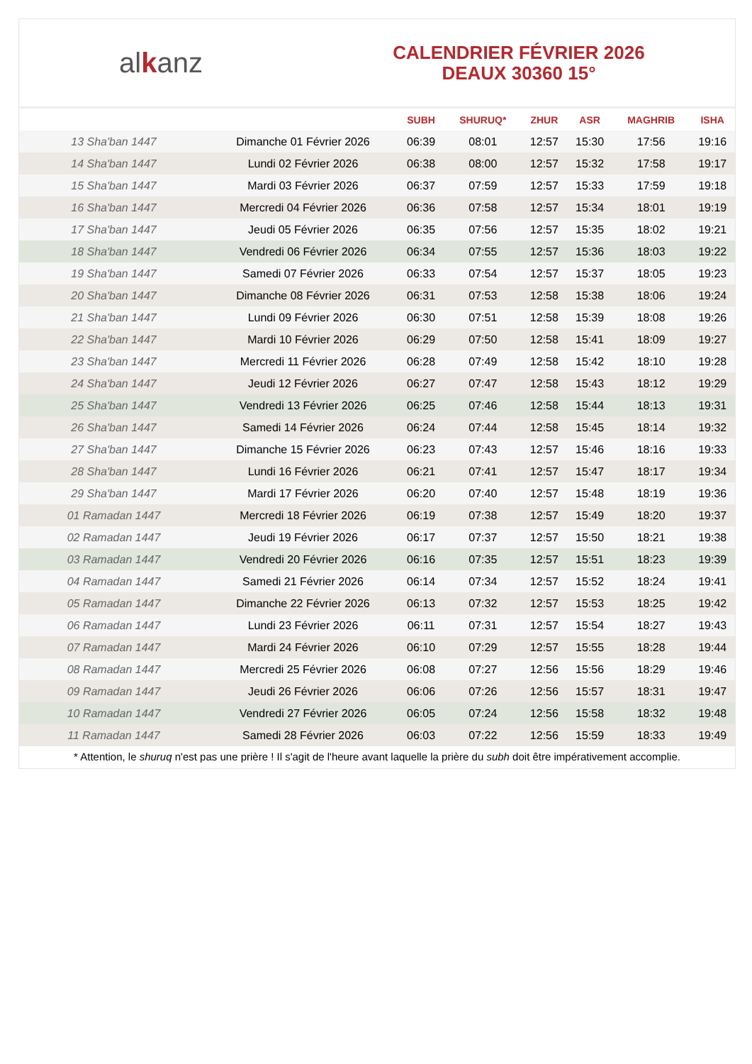alkanz
CALENDRIER FÉVRIER 2026
DEAUX 30360 15°
| | | SUBH | SHURUQ* | ZHUR | ASR | MAGHRIB | ISHA |
| --- | --- | --- | --- | --- | --- | --- | --- |
| 13 Sha'ban 1447 | Dimanche 01 Février 2026 | 06:39 | 08:01 | 12:57 | 15:30 | 17:56 | 19:16 |
| 14 Sha'ban 1447 | Lundi 02 Février 2026 | 06:38 | 08:00 | 12:57 | 15:32 | 17:58 | 19:17 |
| 15 Sha'ban 1447 | Mardi 03 Février 2026 | 06:37 | 07:59 | 12:57 | 15:33 | 17:59 | 19:18 |
| 16 Sha'ban 1447 | Mercredi 04 Février 2026 | 06:36 | 07:58 | 12:57 | 15:34 | 18:01 | 19:19 |
| 17 Sha'ban 1447 | Jeudi 05 Février 2026 | 06:35 | 07:56 | 12:57 | 15:35 | 18:02 | 19:21 |
| 18 Sha'ban 1447 | Vendredi 06 Février 2026 | 06:34 | 07:55 | 12:57 | 15:36 | 18:03 | 19:22 |
| 19 Sha'ban 1447 | Samedi 07 Février 2026 | 06:33 | 07:54 | 12:57 | 15:37 | 18:05 | 19:23 |
| 20 Sha'ban 1447 | Dimanche 08 Février 2026 | 06:31 | 07:53 | 12:58 | 15:38 | 18:06 | 19:24 |
| 21 Sha'ban 1447 | Lundi 09 Février 2026 | 06:30 | 07:51 | 12:58 | 15:39 | 18:08 | 19:26 |
| 22 Sha'ban 1447 | Mardi 10 Février 2026 | 06:29 | 07:50 | 12:58 | 15:41 | 18:09 | 19:27 |
| 23 Sha'ban 1447 | Mercredi 11 Février 2026 | 06:28 | 07:49 | 12:58 | 15:42 | 18:10 | 19:28 |
| 24 Sha'ban 1447 | Jeudi 12 Février 2026 | 06:27 | 07:47 | 12:58 | 15:43 | 18:12 | 19:29 |
| 25 Sha'ban 1447 | Vendredi 13 Février 2026 | 06:25 | 07:46 | 12:58 | 15:44 | 18:13 | 19:31 |
| 26 Sha'ban 1447 | Samedi 14 Février 2026 | 06:24 | 07:44 | 12:58 | 15:45 | 18:14 | 19:32 |
| 27 Sha'ban 1447 | Dimanche 15 Février 2026 | 06:23 | 07:43 | 12:57 | 15:46 | 18:16 | 19:33 |
| 28 Sha'ban 1447 | Lundi 16 Février 2026 | 06:21 | 07:41 | 12:57 | 15:47 | 18:17 | 19:34 |
| 29 Sha'ban 1447 | Mardi 17 Février 2026 | 06:20 | 07:40 | 12:57 | 15:48 | 18:19 | 19:36 |
| 01 Ramadan 1447 | Mercredi 18 Février 2026 | 06:19 | 07:38 | 12:57 | 15:49 | 18:20 | 19:37 |
| 02 Ramadan 1447 | Jeudi 19 Février 2026 | 06:17 | 07:37 | 12:57 | 15:50 | 18:21 | 19:38 |
| 03 Ramadan 1447 | Vendredi 20 Février 2026 | 06:16 | 07:35 | 12:57 | 15:51 | 18:23 | 19:39 |
| 04 Ramadan 1447 | Samedi 21 Février 2026 | 06:14 | 07:34 | 12:57 | 15:52 | 18:24 | 19:41 |
| 05 Ramadan 1447 | Dimanche 22 Février 2026 | 06:13 | 07:32 | 12:57 | 15:53 | 18:25 | 19:42 |
| 06 Ramadan 1447 | Lundi 23 Février 2026 | 06:11 | 07:31 | 12:57 | 15:54 | 18:27 | 19:43 |
| 07 Ramadan 1447 | Mardi 24 Février 2026 | 06:10 | 07:29 | 12:57 | 15:55 | 18:28 | 19:44 |
| 08 Ramadan 1447 | Mercredi 25 Février 2026 | 06:08 | 07:27 | 12:56 | 15:56 | 18:29 | 19:46 |
| 09 Ramadan 1447 | Jeudi 26 Février 2026 | 06:06 | 07:26 | 12:56 | 15:57 | 18:31 | 19:47 |
| 10 Ramadan 1447 | Vendredi 27 Février 2026 | 06:05 | 07:24 | 12:56 | 15:58 | 18:32 | 19:48 |
| 11 Ramadan 1447 | Samedi 28 Février 2026 | 06:03 | 07:22 | 12:56 | 15:59 | 18:33 | 19:49 |
* Attention, le shuruq n'est pas une prière ! Il s'agit de l'heure avant laquelle la prière du subh doit être impérativement accomplie.